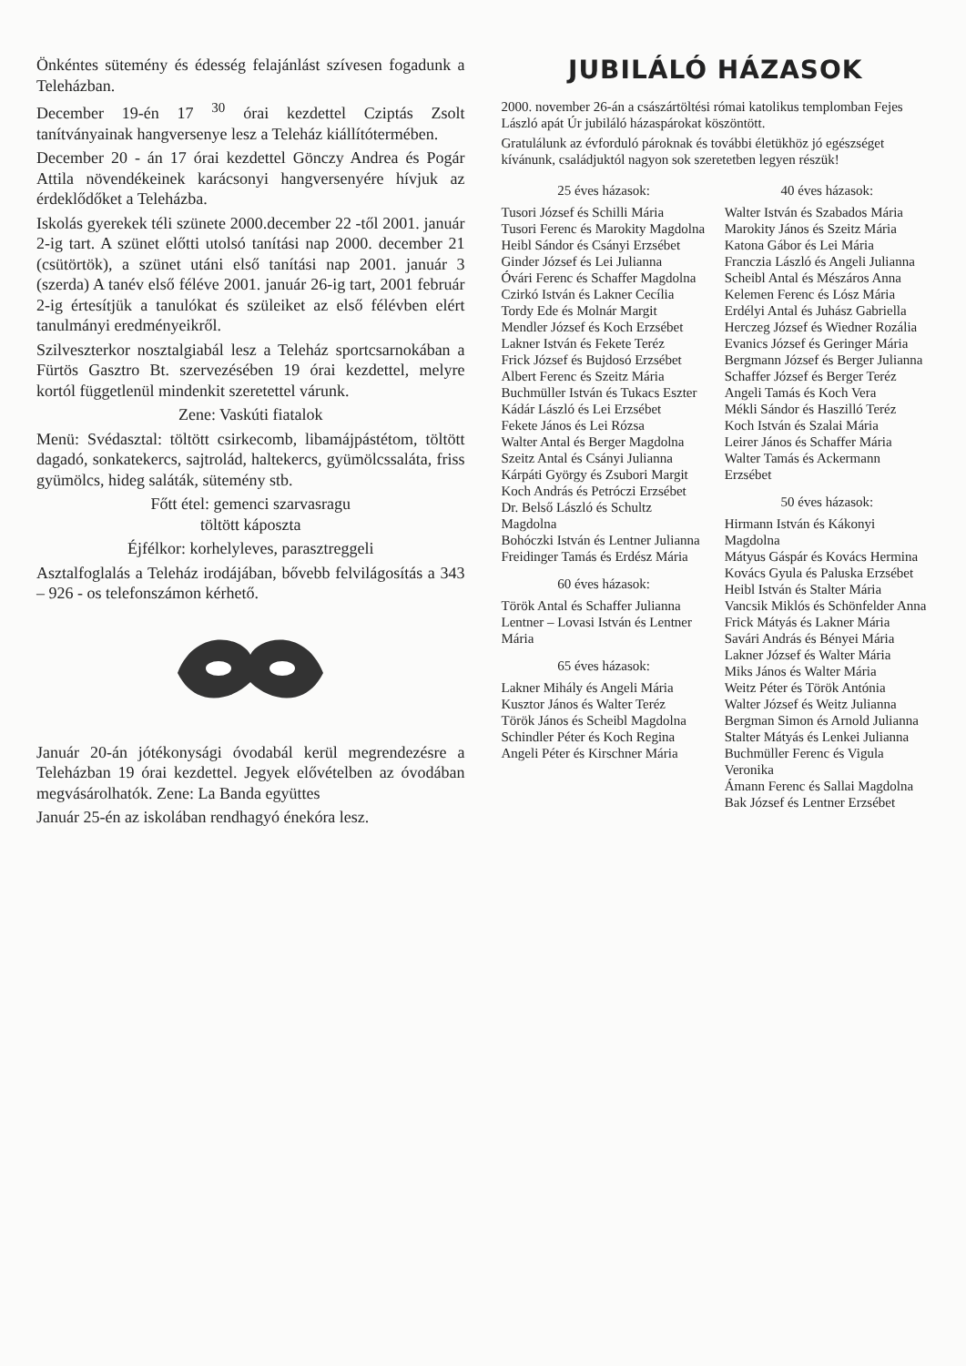Önkéntes sütemény és édesség felajánlást szívesen fogadunk a Teleházban.
December 19-én 17 <sup>30</sup> órai kezdettel Cziptás Zsolt tanítványainak hangversenye lesz a Teleház kiállítótermében.
December 20 - án 17 órai kezdettel Gönczy Andrea és Pogár Attila növendékeinek karácsonyi hangversenyére hívjuk az érdeklődőket a Teleházba.
Iskolás gyerekek téli szünete 2000.december 22 -től 2001. január 2-ig tart. A szünet előtti utolsó tanítási nap 2000. december 21 (csütörtök), a szünet utáni első tanítási nap 2001. január 3 (szerda) A tanév első féléve 2001. január 26-ig tart, 2001 február 2-ig értesítjük a tanulókat és szüleiket az első félévben elért tanulmányi eredményeikről.
Szilveszterkor nosztalgiabál lesz a Teleház sportcsarnokában a Fürtös Gasztro Bt. szervezésében 19 órai kezdettel, melyre kortól függetlenül mindenkit szeretettel várunk.
Zene: Vaskúti fiatalok
Menü: Svédasztal: töltött csirkecomb, libamájpástétom, töltött dagadó, sonkatekercs, sajtrolád, haltekercs, gyümölcssaláta, friss gyümölcs, hideg saláták, sütemény stb.
Főtt étel: gemenci szarvasragu
töltött káposzta
Éjfélkor: korhelyleves, parasztreggeli
Asztalfoglalás a Teleház irodájában, bővebb felvilágosítás a 343 – 926 - os telefonszámon kérhető.
Január 20-án jótékonysági óvodabál kerül megrendezésre a Teleházban 19 órai kezdettel. Jegyek elővételben az óvodában megvásárolhatók. Zene: La Banda együttes
Január 25-én az iskolában rendhagyó énekóra lesz.
JUBILÁLÓ HÁZASOK
2000. november 26-án a császártöltési római katolikus templomban Fejes László apát Úr jubiláló házaspárokat köszöntött.
Gratulálunk az évforduló pároknak és további életükhöz jó egészséget kívánunk, családjuktól nagyon sok szeretetben legyen részük!
25 éves házasok:
Tusori József és Schilli Mária
Tusori Ferenc és Marokity Magdolna
Heibl Sándor és Csányi Erzsébet
Ginder József és Lei Julianna
Óvári Ferenc és Schaffer Magdolna
Czirkó István és Lakner Cecília
Tordy Ede és Molnár Margit
Mendler József és Koch Erzsébet
Lakner István és Fekete Teréz
Frick József és Bujdosó Erzsébet
Albert Ferenc és Szeitz Mária
Buchmüller István és Tukacs Eszter
Kádár László és Lei Erzsébet
Fekete János és Lei Rózsa
Walter Antal és Berger Magdolna
Szeitz Antal és Csányi Julianna
Kárpáti György és Zsubori Margit
Koch András és Petróczi Erzsébet
Dr. Belső László és Schultz Magdolna
Bohóczki István és Lentner Julianna
Freidinger Tamás és Erdész Mária
60 éves házasok:
Török Antal és Schaffer Julianna
Lentner – Lovasi István és Lentner Mária
65 éves házasok:
Lakner Mihály és Angeli Mária
Kusztor János és Walter Teréz
Török János és Scheibl Magdolna
Schindler Péter és Koch Regina
Angeli Péter és Kirschner Mária
40 éves házasok:
Walter István és Szabados Mária
Marokity János és Szeitz Mária
Katona Gábor és Lei Mária
Franczia László és Angeli Julianna
Scheibl Antal és Mészáros Anna
Kelemen Ferenc és Lósz Mária
Erdélyi Antal és Juhász Gabriella
Herczeg József és Wiedner Rozália
Evanics József és Geringer Mária
Bergmann József és Berger Julianna
Schaffer József és Berger Teréz
Angeli Tamás és Koch Vera
Mékli Sándor és Haszilló Teréz
Koch István és Szalai Mária
Leirer János és Schaffer Mária
Walter Tamás és Ackermann Erzsébet
50 éves házasok:
Hirmann István és Kákonyi Magdolna
Mátyus Gáspár és Kovács Hermina
Kovács Gyula és Paluska Erzsébet
Heibl István és Stalter Mária
Vancsik Miklós és Schönfelder Anna
Frick Mátyás és Lakner Mária
Savári András és Bényei Mária
Lakner József és Walter Mária
Miks János és Walter Mária
Weitz Péter és Török Antónia
Walter József és Weitz Julianna
Bergman Simon és Arnold Julianna
Stalter Mátyás és Lenkei Julianna
Buchmüller Ferenc és Vigula Veronika
Ámann Ferenc és Sallai Magdolna
Bak József és Lentner Erzsébet